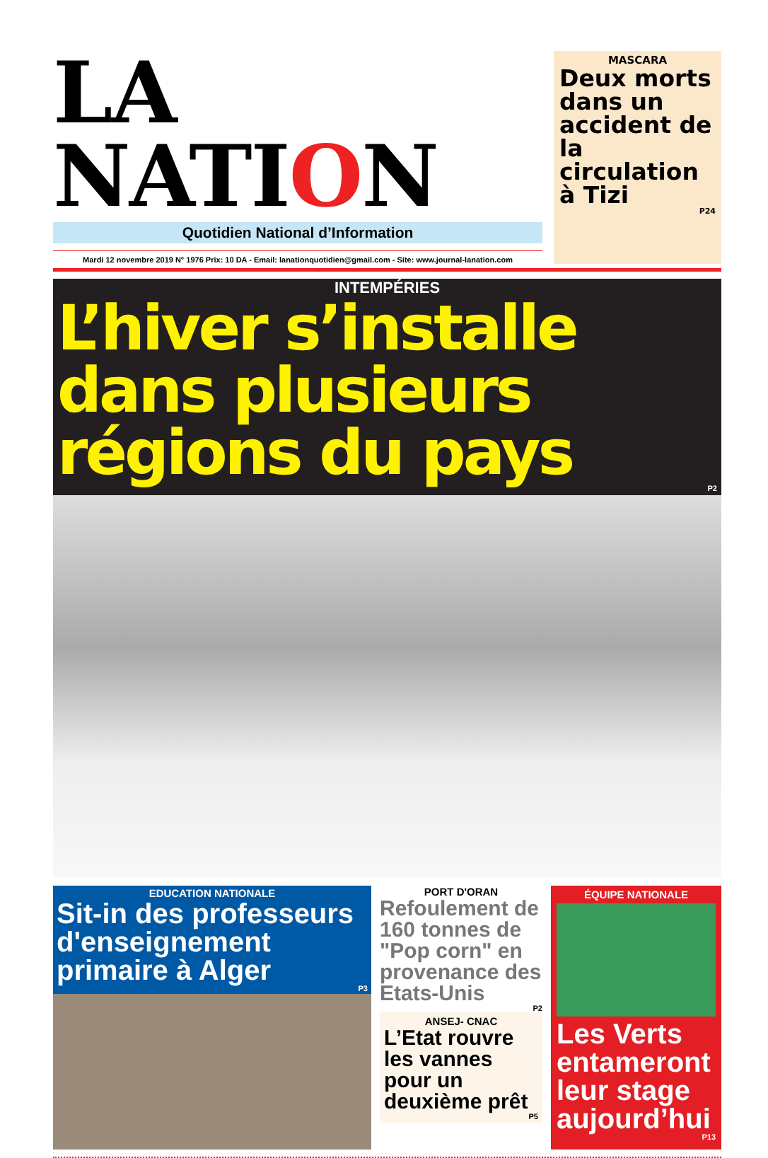LA NATION
Quotidien National d’Information
Mardi 12 novembre 2019 N° 1976 Prix: 10 DA - Email: lanationquotidien@gmail.com - Site: www.journal-lanation.com
MASCARA
Deux morts dans un accident de la circulation à Tizi
P24
INTEMPÉRIES
L’hiver s’installe dans plusieurs régions du pays
P2
EDUCATION NATIONALE
Sit-in des professeurs d'enseignement primaire à Alger
P3
PORT D'ORAN
Refoulement de 160 tonnes de "Pop corn" en provenance des Etats-Unis
P2
ANSEJ- CNAC
L’Etat rouvre les vannes pour un deuxième prêt
P5
ÉQUIPE NATIONALE
Les Verts entameront leur stage aujourd’hui
P13